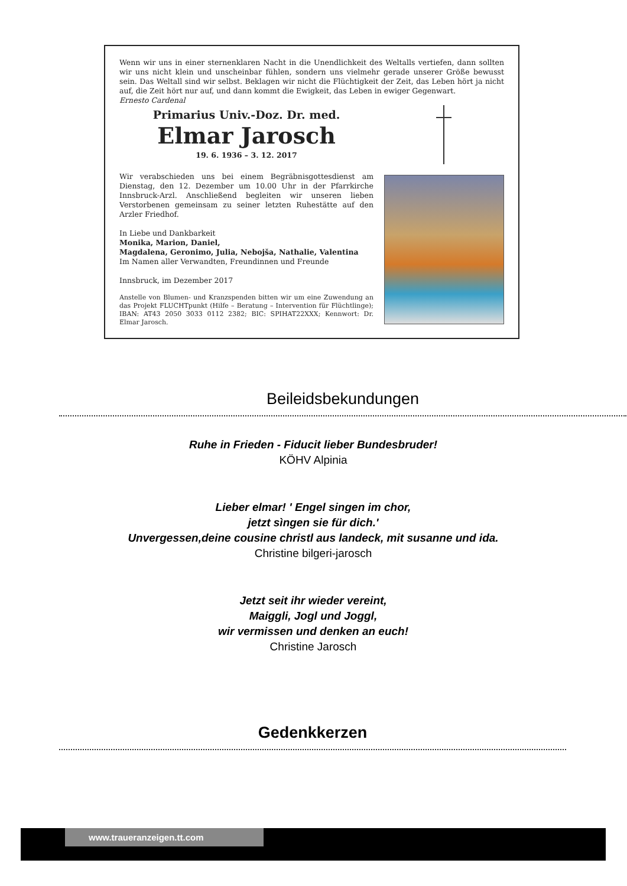Wenn wir uns in einer sternenklaren Nacht in die Unendlichkeit des Weltalls vertiefen, dann sollten wir uns nicht klein und unscheinbar fühlen, sondern uns vielmehr gerade unserer Größe bewusst sein. Das Weltall sind wir selbst. Beklagen wir nicht die Flüchtigkeit der Zeit, das Leben hört ja nicht auf, die Zeit hört nur auf, und dann kommt die Ewigkeit, das Leben in ewiger Gegenwart.
Ernesto Cardenal
Primarius Univ.-Doz. Dr. med.
Elmar Jarosch
19. 6. 1936 – 3. 12. 2017
Wir verabschieden uns bei einem Begräbnisgottesdienst am Dienstag, den 12. Dezember um 10.00 Uhr in der Pfarrkirche Innsbruck-Arzl. Anschließend begleiten wir unseren lieben Verstorbenen gemeinsam zu seiner letzten Ruhestätte auf den Arzler Friedhof.
In Liebe und Dankbarkeit
Monika, Marion, Daniel,
Magdalena, Geronimo, Julia, Nebojša, Nathalie, Valentina
Im Namen aller Verwandten, Freundinnen und Freunde
Innsbruck, im Dezember 2017
Anstelle von Blumen- und Kranzspenden bitten wir um eine Zuwendung an das Projekt FLUCHTpunkt (Hilfe – Beratung – Intervention für Flüchtlinge); IBAN: AT43 2050 3033 0112 2382; BIC: SPIHAT22XXX; Kennwort: Dr. Elmar Jarosch.
Beileidsbekundungen
Ruhe in Frieden - Fiducit lieber Bundesbruder!
KÖHV Alpinia
Lieber elmar! ' Engel singen im chor,
jetzt sìngen sie für dich.'
Unvergessen,deine cousine christl aus landeck, mit susanne und ida.
Christine bilgeri-jarosch
Jetzt seit ihr wieder vereint,
Maiggli, Jogl und Joggl,
wir vermissen und denken an euch!
Christine Jarosch
Gedenkkerzen
www.traueranzeigen.tt.com